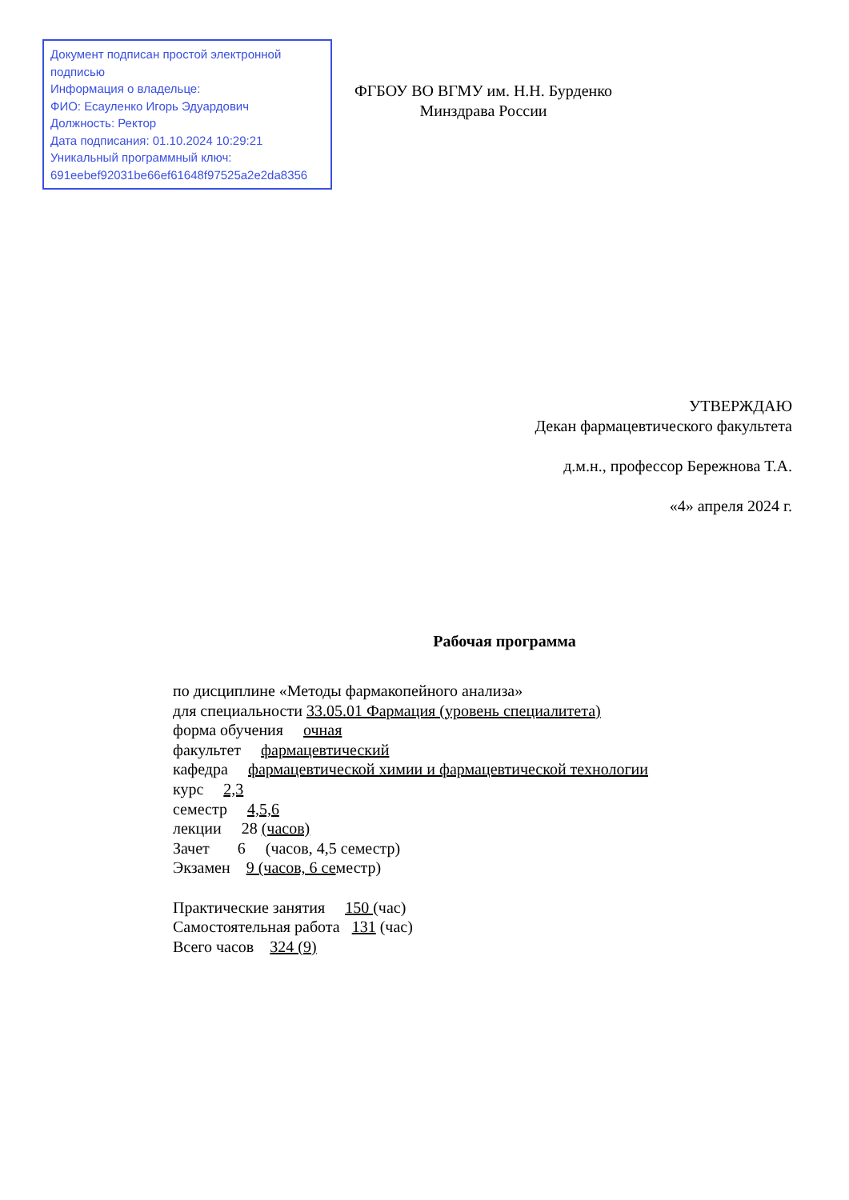Документ подписан простой электронной подписью
Информация о владельце:
ФИО: Есауленко Игорь Эдуардович
Должность: Ректор
Дата подписания: 01.10.2024 10:29:21
Уникальный программный ключ:
691eebef92031be66ef61648f97525a2e2da8356
ФГБОУ ВО ВГМУ им. Н.Н. Бурденко
Минздрава России
УТВЕРЖДАЮ
Декан фармацевтического факультета
д.м.н., профессор Бережнова Т.А.
«4» апреля 2024 г.
Рабочая программа
по дисциплине «Методы фармакопейного анализа»
для специальности 33.05.01 Фармация (уровень специалитета)
форма обучения очная
факультет фармацевтический
кафедра фармацевтической химии и фармацевтической технологии
курс 2,3
семестр 4,5,6
лекции 28 (часов)
Зачет 6 (часов, 4,5 семестр)
Экзамен 9 (часов, 6 семестр)
Практические занятия 150 (час)
Самостоятельная работа 131 (час)
Всего часов 324 (9)